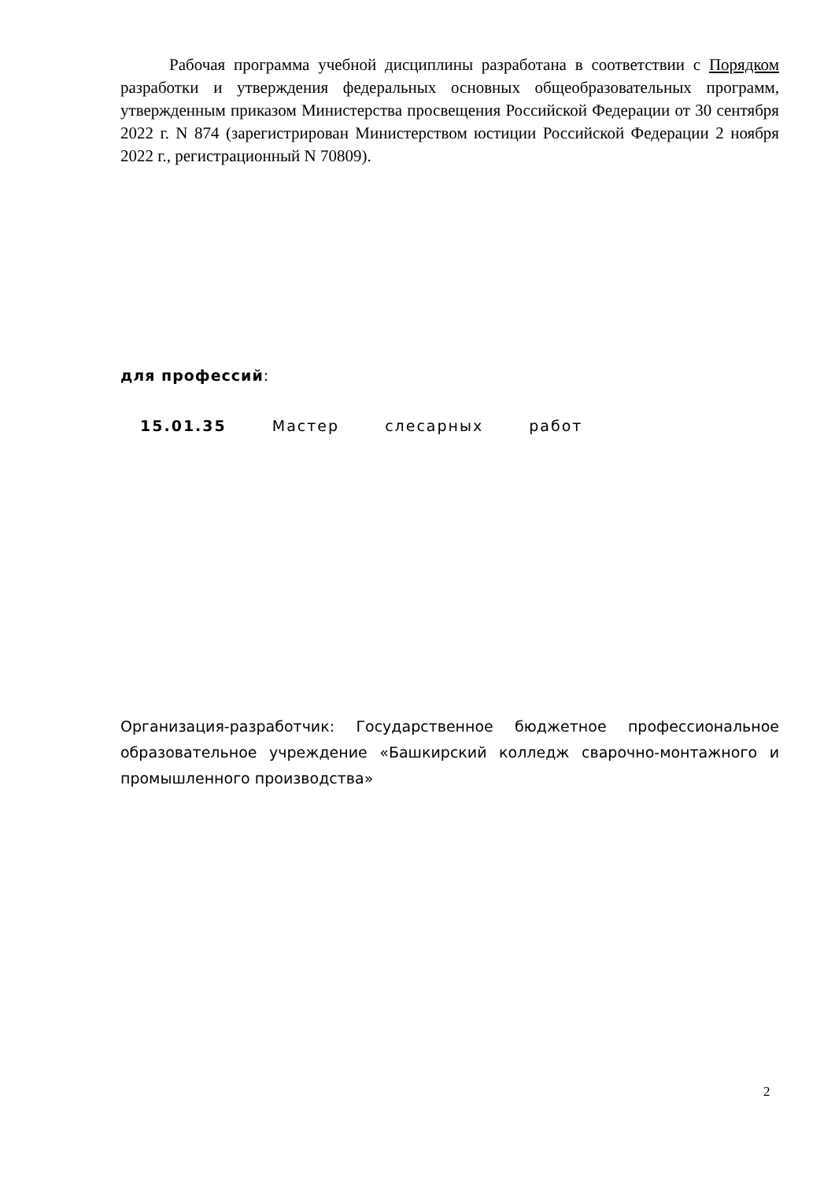Рабочая программа учебной дисциплины разработана в соответствии с Порядком разработки и утверждения федеральных основных общеобразовательных программ, утвержденным приказом Министерства просвещения Российской Федерации от 30 сентября 2022 г. N 874 (зарегистрирован Министерством юстиции Российской Федерации 2 ноября 2022 г., регистрационный N 70809).
для профессий:
15.01.35 Мастер слесарных работ
Организация-разработчик: Государственное бюджетное профессиональное образовательное учреждение «Башкирский колледж сварочно-монтажного и промышленного производства»
2